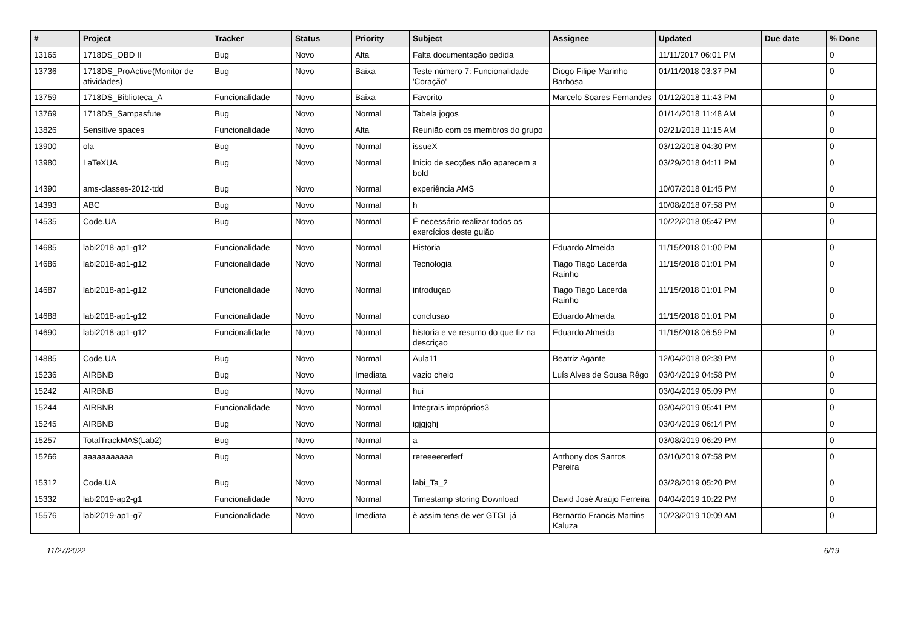| # | Project | Tracker | Status | Priority | Subject | Assignee | Updated | Due date | % Done |
| --- | --- | --- | --- | --- | --- | --- | --- | --- | --- |
| 13165 | 1718DS_OBD II | Bug | Novo | Alta | Falta documentação pedida | | 11/11/2017 06:01 PM | | 0 |
| 13736 | 1718DS_ProActive(Monitor de atividades) | Bug | Novo | Baixa | Teste número 7: Funcionalidade 'Coração' | Diogo Filipe Marinho Barbosa | 01/11/2018 03:37 PM | | 0 |
| 13759 | 1718DS_Biblioteca_A | Funcionalidade | Novo | Baixa | Favorito | Marcelo Soares Fernandes | 01/12/2018 11:43 PM | | 0 |
| 13769 | 1718DS_Sampasfute | Bug | Novo | Normal | Tabela jogos | | 01/14/2018 11:48 AM | | 0 |
| 13826 | Sensitive spaces | Funcionalidade | Novo | Alta | Reunião com os membros do grupo | | 02/21/2018 11:15 AM | | 0 |
| 13900 | ola | Bug | Novo | Normal | issueX | | 03/12/2018 04:30 PM | | 0 |
| 13980 | LaTeXUA | Bug | Novo | Normal | Inicio de secções não aparecem a bold | | 03/29/2018 04:11 PM | | 0 |
| 14390 | ams-classes-2012-tdd | Bug | Novo | Normal | experiência AMS | | 10/07/2018 01:45 PM | | 0 |
| 14393 | ABC | Bug | Novo | Normal | h | | 10/08/2018 07:58 PM | | 0 |
| 14535 | Code.UA | Bug | Novo | Normal | É necessário realizar todos os exercícios deste guião | | 10/22/2018 05:47 PM | | 0 |
| 14685 | labi2018-ap1-g12 | Funcionalidade | Novo | Normal | Historia | Eduardo Almeida | 11/15/2018 01:00 PM | | 0 |
| 14686 | labi2018-ap1-g12 | Funcionalidade | Novo | Normal | Tecnologia | Tiago Tiago Lacerda Rainho | 11/15/2018 01:01 PM | | 0 |
| 14687 | labi2018-ap1-g12 | Funcionalidade | Novo | Normal | introduçao | Tiago Tiago Lacerda Rainho | 11/15/2018 01:01 PM | | 0 |
| 14688 | labi2018-ap1-g12 | Funcionalidade | Novo | Normal | conclusao | Eduardo Almeida | 11/15/2018 01:01 PM | | 0 |
| 14690 | labi2018-ap1-g12 | Funcionalidade | Novo | Normal | historia e ve resumo do que fiz na descriçao | Eduardo Almeida | 11/15/2018 06:59 PM | | 0 |
| 14885 | Code.UA | Bug | Novo | Normal | Aula11 | Beatriz Agante | 12/04/2018 02:39 PM | | 0 |
| 15236 | AIRBNB | Bug | Novo | Imediata | vazio cheio | Luís Alves de Sousa Rêgo | 03/04/2019 04:58 PM | | 0 |
| 15242 | AIRBNB | Bug | Novo | Normal | hui | | 03/04/2019 05:09 PM | | 0 |
| 15244 | AIRBNB | Funcionalidade | Novo | Normal | Integrais impróprios3 | | 03/04/2019 05:41 PM | | 0 |
| 15245 | AIRBNB | Bug | Novo | Normal | igjgjghj | | 03/04/2019 06:14 PM | | 0 |
| 15257 | TotalTrackMAS(Lab2) | Bug | Novo | Normal | a | | 03/08/2019 06:29 PM | | 0 |
| 15266 | aaaaaaaaaaa | Bug | Novo | Normal | rereeeererferf | Anthony dos Santos Pereira | 03/10/2019 07:58 PM | | 0 |
| 15312 | Code.UA | Bug | Novo | Normal | labi_Ta_2 | | 03/28/2019 05:20 PM | | 0 |
| 15332 | labi2019-ap2-g1 | Funcionalidade | Novo | Normal | Timestamp storing Download | David José Araújo Ferreira | 04/04/2019 10:22 PM | | 0 |
| 15576 | labi2019-ap1-g7 | Funcionalidade | Novo | Imediata | è assim tens de ver GTGL já | Bernardo Francis Martins Kaluza | 10/23/2019 10:09 AM | | 0 |
11/27/2022 6/19